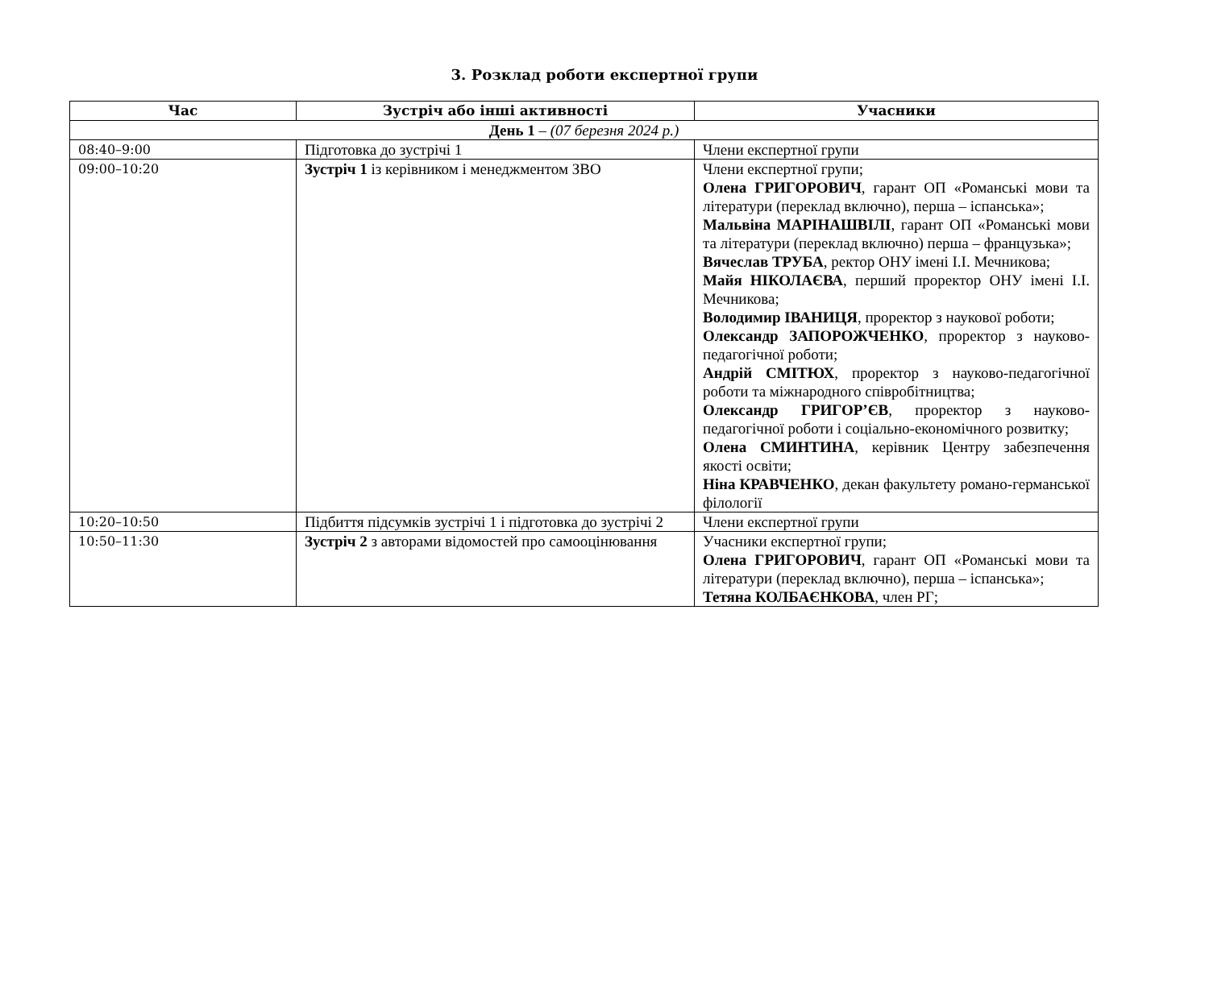3. Розклад роботи експертної групи
| Час | Зустріч або інші активності | Учасники |
| --- | --- | --- |
| День 1 – (07 березня 2024 р.) | | |
| 08:40–9:00 | Підготовка до зустрічі 1 | Члени експертної групи |
| 09:00–10:20 | Зустріч 1 із керівником і менеджментом ЗВО | Члени експертної групи; Олена ГРИГОРОВИЧ , гарант ОП «Романські мови та літератури (переклад включно), перша – іспанська»; Мальвіна МАРІНАШВІЛІ , гарант ОП «Романські мови та літератури (переклад включно) перша – французька»; Вячеслав ТРУБА , ректор ОНУ імені І.І. Мечникова; Майя НІКОЛАЄВА , перший проректор ОНУ імені І.І. Мечникова; Володимир ІВАНИЦЯ , проректор з наукової роботи; Олександр ЗАПОРОЖЧЕНКО , проректор з науково-педагогічної роботи; Андрій СМІТЮХ , проректор з науково-педагогічної роботи та міжнародного співробітництва; Олександр ГРИГОР’ЄВ , проректор з науково-педагогічної роботи і соціально-економічного розвитку; Олена СМИНТИНА , керівник Центру забезпечення якості освіти; Ніна КРАВЧЕНКО , декан факультету романо-германської філології |
| 10:20–10:50 | Підбиття підсумків зустрічі 1 і підготовка до зустрічі 2 | Члени експертної групи |
| 10:50–11:30 | Зустріч 2 з авторами відомостей про самооцінювання | Учасники експертної групи; Олена ГРИГОРОВИЧ , гарант ОП «Романські мови та літератури (переклад включно), перша – іспанська»; Тетяна КОЛБАЄНКОВА , член РГ; |